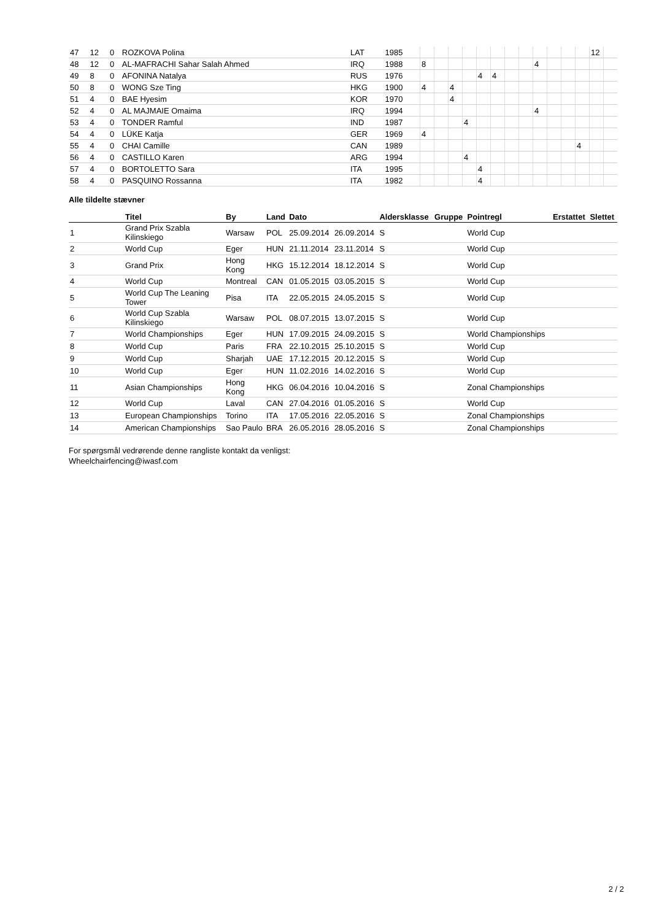| 47 | 12 | 0 | ROZKOVA Polina | LAT | 1985 | | | | | | | | | | | | | 12 | |
| 48 | 12 | 0 | AL-MAFRACHI Sahar Salah Ahmed | IRQ | 1988 | 8 | | | | | | | | 4 | | | | | |
| 49 | 8 | 0 | AFONINA Natalya | RUS | 1976 | | | | | 4 | 4 | | | | | | | | |
| 50 | 8 | 0 | WONG Sze Ting | HKG | 1900 | 4 | | 4 | | | | | | | | | | | |
| 51 | 4 | 0 | BAE Hyesim | KOR | 1970 | | | 4 | | | | | | | | | | | |
| 52 | 4 | 0 | AL MAJMAIE Omaima | IRQ | 1994 | | | | | | | | | 4 | | | | | |
| 53 | 4 | 0 | TONDER Ramful | IND | 1987 | | | | 4 | | | | | | | | | | |
| 54 | 4 | 0 | LÜKE Katja | GER | 1969 | 4 | | | | | | | | | | | | | |
| 55 | 4 | 0 | CHAI Camille | CAN | 1989 | | | | | | | | | | | | 4 | | |
| 56 | 4 | 0 | CASTILLO Karen | ARG | 1994 | | | | 4 | | | | | | | | | | |
| 57 | 4 | 0 | BORTOLETTO Sara | ITA | 1995 | | | | | 4 | | | | | | | | | |
| 58 | 4 | 0 | PASQUINO Rossanna | ITA | 1982 | | | | | 4 | | | | | | | | | |
Alle tildelte stævner
| | Titel | By | Land | Dato | | Aldersklasse | Gruppe | Pointregl | Erstattet | Slettet |
| --- | --- | --- | --- | --- | --- | --- | --- | --- | --- | --- |
| 1 | Grand Prix Szabla Kilinskiego | Warsaw | POL | 25.09.2014 | 26.09.2014 | S | | World Cup | | |
| 2 | World Cup | Eger | HUN | 21.11.2014 | 23.11.2014 | S | | World Cup | | |
| 3 | Grand Prix | Hong Kong | HKG | 15.12.2014 | 18.12.2014 | S | | World Cup | | |
| 4 | World Cup | Montreal | CAN | 01.05.2015 | 03.05.2015 | S | | World Cup | | |
| 5 | World Cup The Leaning Tower | Pisa | ITA | 22.05.2015 | 24.05.2015 | S | | World Cup | | |
| 6 | World Cup Szabla Kilinskiego | Warsaw | POL | 08.07.2015 | 13.07.2015 | S | | World Cup | | |
| 7 | World Championships | Eger | HUN | 17.09.2015 | 24.09.2015 | S | | World Championships | | |
| 8 | World Cup | Paris | FRA | 22.10.2015 | 25.10.2015 | S | | World Cup | | |
| 9 | World Cup | Sharjah | UAE | 17.12.2015 | 20.12.2015 | S | | World Cup | | |
| 10 | World Cup | Eger | HUN | 11.02.2016 | 14.02.2016 | S | | World Cup | | |
| 11 | Asian Championships | Hong Kong | HKG | 06.04.2016 | 10.04.2016 | S | | Zonal Championships | | |
| 12 | World Cup | Laval | CAN | 27.04.2016 | 01.05.2016 | S | | World Cup | | |
| 13 | European Championships | Torino | ITA | 17.05.2016 | 22.05.2016 | S | | Zonal Championships | | |
| 14 | American Championships | Sao Paulo | BRA | 26.05.2016 | 28.05.2016 | S | | Zonal Championships | | |
For spørgsmål vedrørende denne rangliste kontakt da venligst:
Wheelchairfencing@iwasf.com
2 / 2